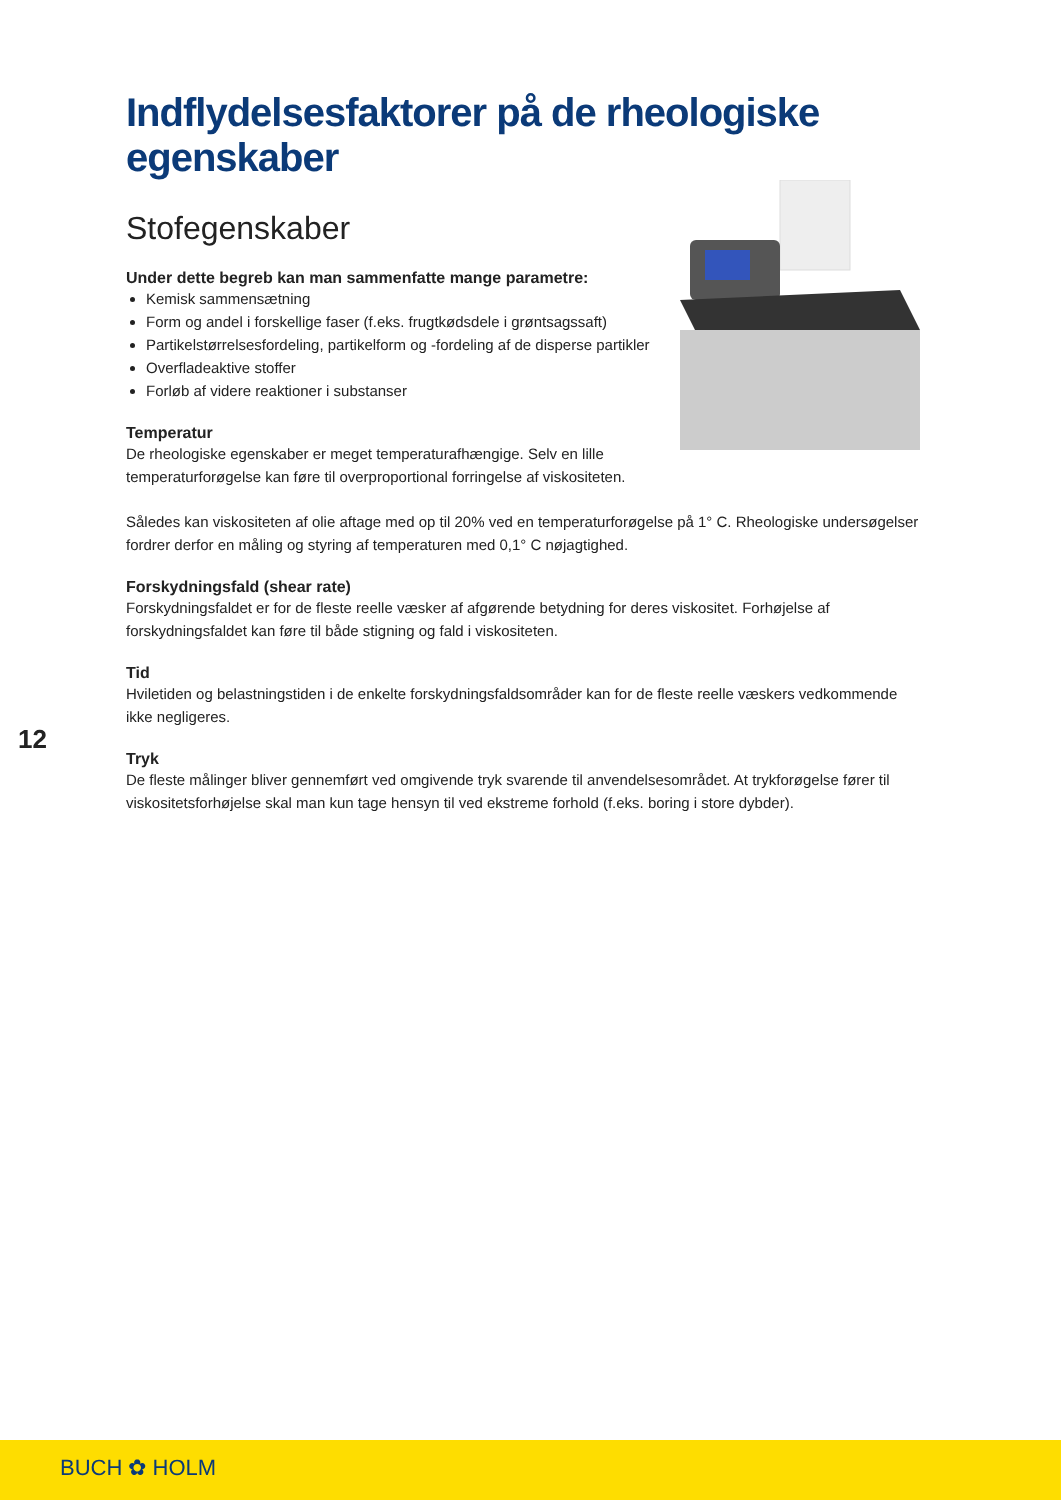Indflydelsesfaktorer på de rheologiske egenskaber
Stofegenskaber
Under dette begreb kan man sammenfatte mange parametre:
Kemisk sammensætning
Form og andel i forskellige faser (f.eks. frugtkødsdele i grøntsagssaft)
Partikelstørrelsesfordeling, partikelform og -fordeling af de disperse partikler
Overfladeaktive stoffer
Forløb af videre reaktioner i substanser
Temperatur
De rheologiske egenskaber er meget temperaturafhængige. Selv en lille temperaturforøgelse kan føre til overproportional forringelse af viskositeten.
Således kan viskositeten af olie aftage med op til 20% ved en temperaturforøgelse på 1° C. Rheologiske undersøgelser fordrer derfor en måling og styring af temperaturen med 0,1° C nøjagtighed.
Forskydningsfald (shear rate)
Forskydningsfaldet er for de fleste reelle væsker af afgørende betydning for deres viskositet. Forhøjelse af forskydningsfaldet kan føre til både stigning og fald i viskositeten.
Tid
Hviletiden og belastningstiden i de enkelte forskydningsfaldsområder kan for de fleste reelle væskers vedkommende ikke negligeres.
Tryk
De fleste målinger bliver gennemført ved omgivende tryk svarende til anvendelsesområdet. At trykforøgelse fører til viskositetsforhøjelse skal man kun tage hensyn til ved ekstreme forhold (f.eks. boring i store dybder).
12
BUCH ✿ HOLM